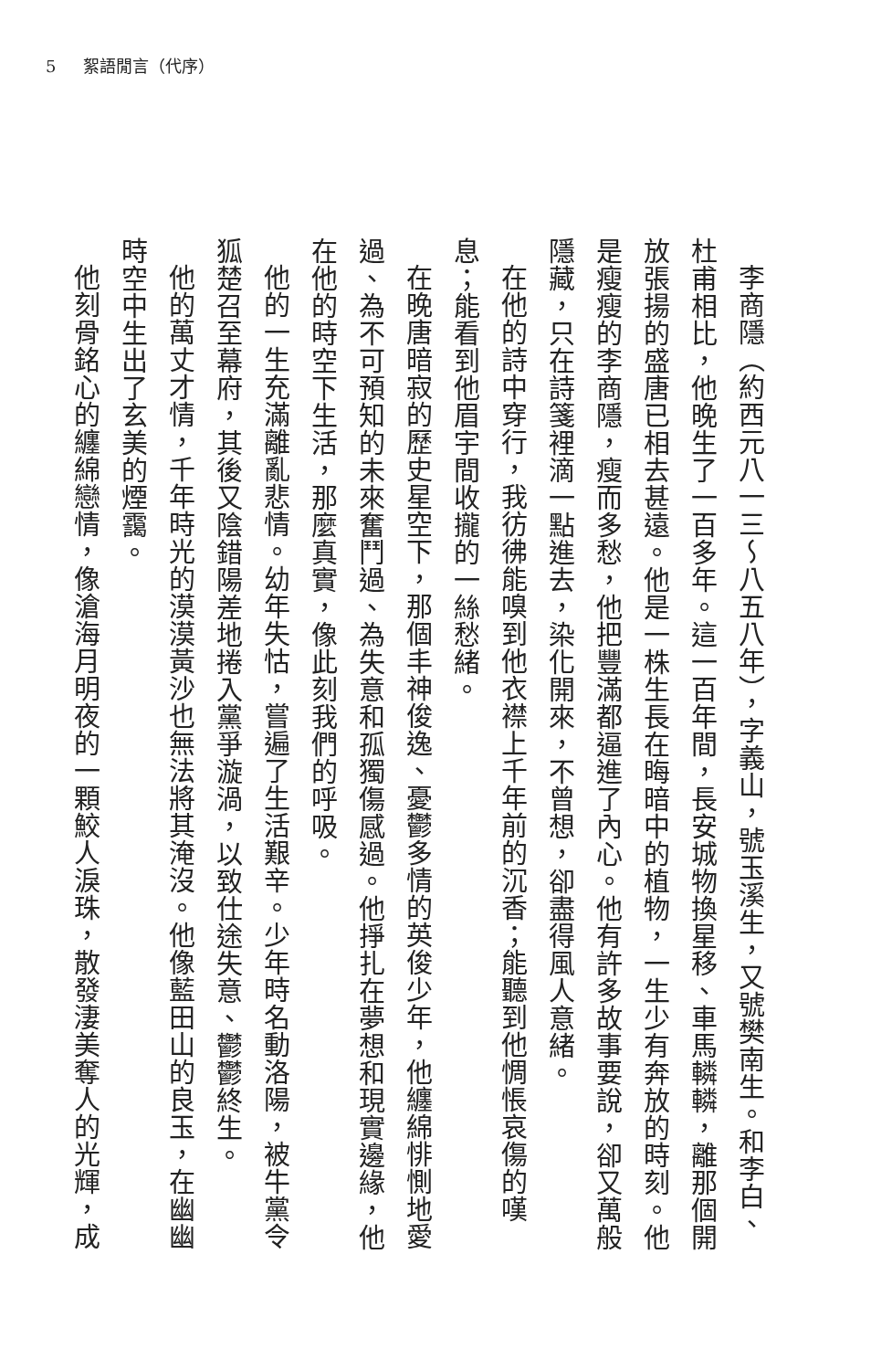5 絮語閒言（代序）
李商隱（約西元八一三～八五八年），字義山，號玉溪生，又號樊南生。和李白、杜甫相比，他晚生了一百多年。這一百年間，長安城物換星移、車馬轔轔，離那個開放張揚的盛唐已相去甚遠。他是一株生長在晦暗中的植物，一生少有奔放的時刻。他是瘦瘦的李商隱，瘦而多愁，他把豐滿都逼進了內心。他有許多故事要說，卻又萬般隱藏，只在詩箋裡滴一點進去，染化開來，不曾想，卻盡得風人意緒。
在他的詩中穿行，我彷彿能嗅到他衣襟上千年前的沉香；能聽到他惆悵哀傷的嘆息；能看到他眉宇間收攏的一絲愁緒。
在晚唐暗寂的歷史星空下，那個丰神俊逸、憂鬱多情的英俊少年，他纏綿悱惻地愛過、為不可預知的未來奮鬥過、為失意和孤獨傷感過。他掙扎在夢想和現實邊緣，他在他的時空下生活，那麼真實，像此刻我們的呼吸。
他的一生充滿離亂悲情。幼年失怙，嘗遍了生活艱辛。少年時名動洛陽，被牛黨令狐楚召至幕府，其後又陰錯陽差地捲入黨爭漩渦，以致仕途失意、鬱鬱終生。
他的萬丈才情，千年時光的漠漠黃沙也無法將其淹沒。他像藍田山的良玉，在幽幽時空中生出了玄美的煙靄。
他刻骨銘心的纏綿戀情，像滄海月明夜的一顆鮫人淚珠，散發淒美奪人的光輝，成